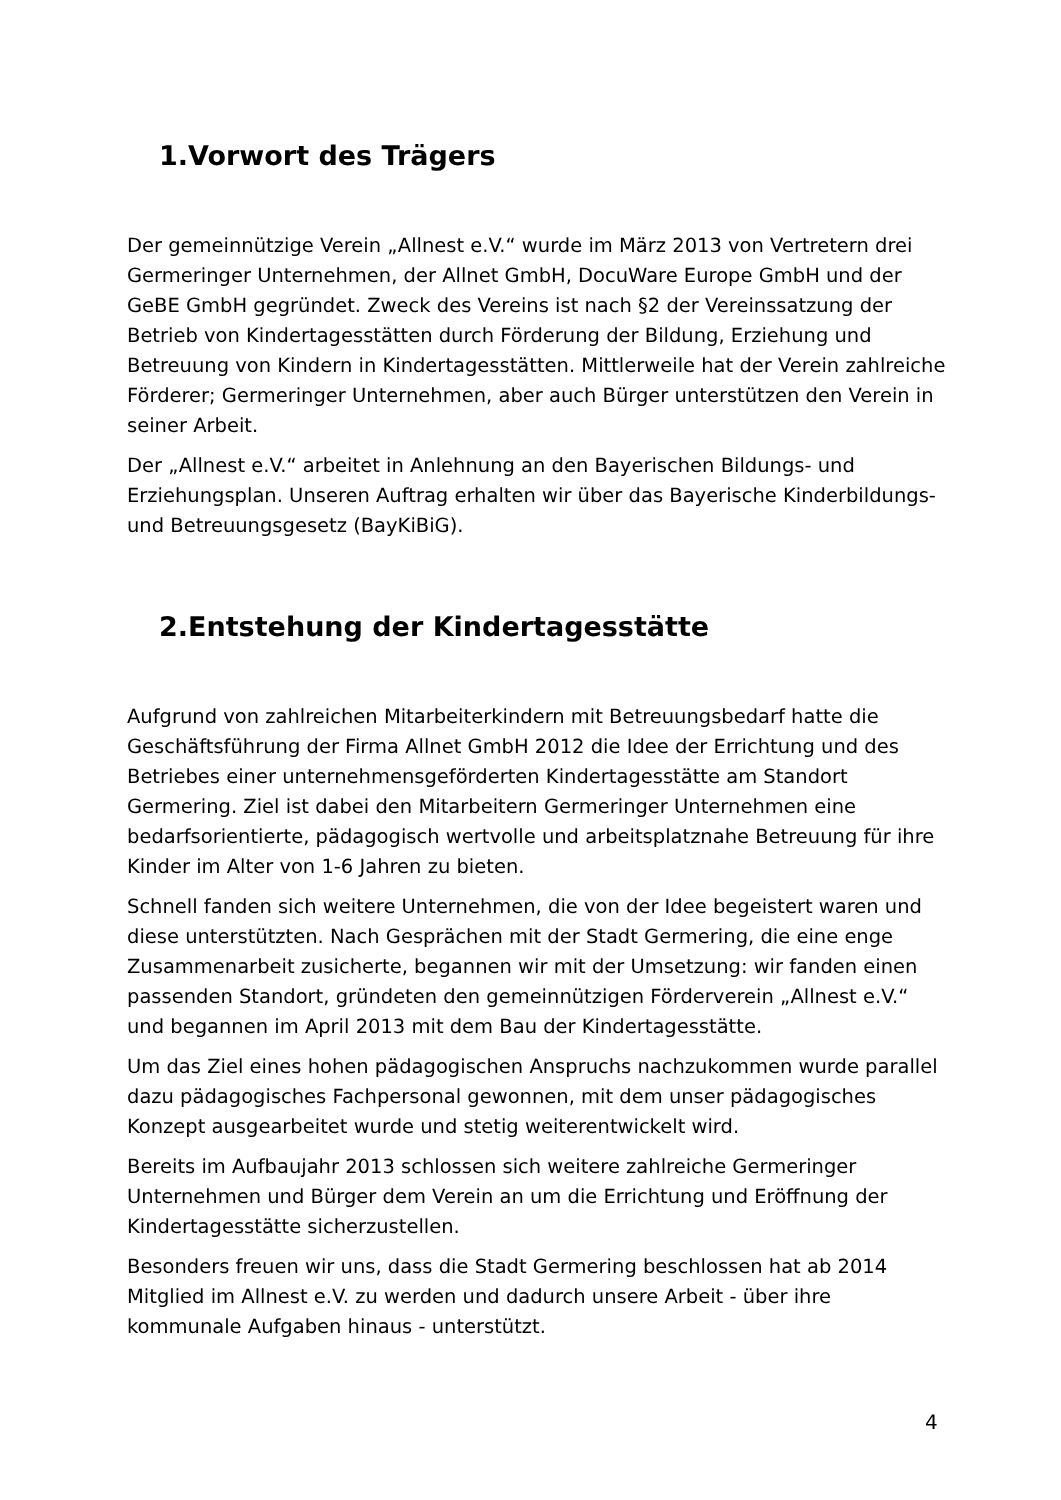1.Vorwort des Trägers
Der gemeinnützige Verein „Allnest e.V.“ wurde im März 2013 von Vertretern drei Germeringer Unternehmen, der Allnet GmbH, DocuWare Europe GmbH und der GeBE GmbH gegründet. Zweck des Vereins ist nach §2 der Vereinssatzung der Betrieb von Kindertagesstätten durch Förderung der Bildung, Erziehung und Betreuung von Kindern in Kindertagesstätten. Mittlerweile hat der Verein zahlreiche Förderer; Germeringer Unternehmen, aber auch Bürger unterstützen den Verein in seiner Arbeit.
Der „Allnest e.V.“ arbeitet in Anlehnung an den Bayerischen Bildungs- und Erziehungsplan. Unseren Auftrag erhalten wir über das Bayerische Kinderbildungs- und Betreuungsgesetz (BayKiBiG).
2.Entstehung der Kindertagesstätte
Aufgrund von zahlreichen Mitarbeiterkindern mit Betreuungsbedarf hatte die Geschäftsführung der Firma Allnet GmbH 2012 die Idee der Errichtung und des Betriebes einer unternehmensgeförderten Kindertagesstätte am Standort Germering. Ziel ist dabei den Mitarbeitern Germeringer Unternehmen eine bedarfsorientierte, pädagogisch wertvolle und arbeitsplatznahe Betreuung für ihre Kinder im Alter von 1-6 Jahren zu bieten.
Schnell fanden sich weitere Unternehmen, die von der Idee begeistert waren und diese unterstützten. Nach Gesprächen mit der Stadt Germering, die eine enge Zusammenarbeit zusicherte, begannen wir mit der Umsetzung: wir fanden einen passenden Standort, gründeten den gemeinnützigen Förderverein „Allnest e.V.“ und begannen im April 2013 mit dem Bau der Kindertagesstätte.
Um das Ziel eines hohen pädagogischen Anspruchs nachzukommen wurde parallel dazu pädagogisches Fachpersonal gewonnen, mit dem unser pädagogisches Konzept ausgearbeitet wurde und stetig weiterentwickelt wird.
Bereits im Aufbaujahr 2013 schlossen sich weitere zahlreiche Germeringer Unternehmen und Bürger dem Verein an um die Errichtung und Eröffnung der Kindertagesstätte sicherzustellen.
Besonders freuen wir uns, dass die Stadt Germering beschlossen hat ab 2014 Mitglied im Allnest e.V. zu werden und dadurch unsere Arbeit - über ihre kommunale Aufgaben hinaus - unterstützt.
4